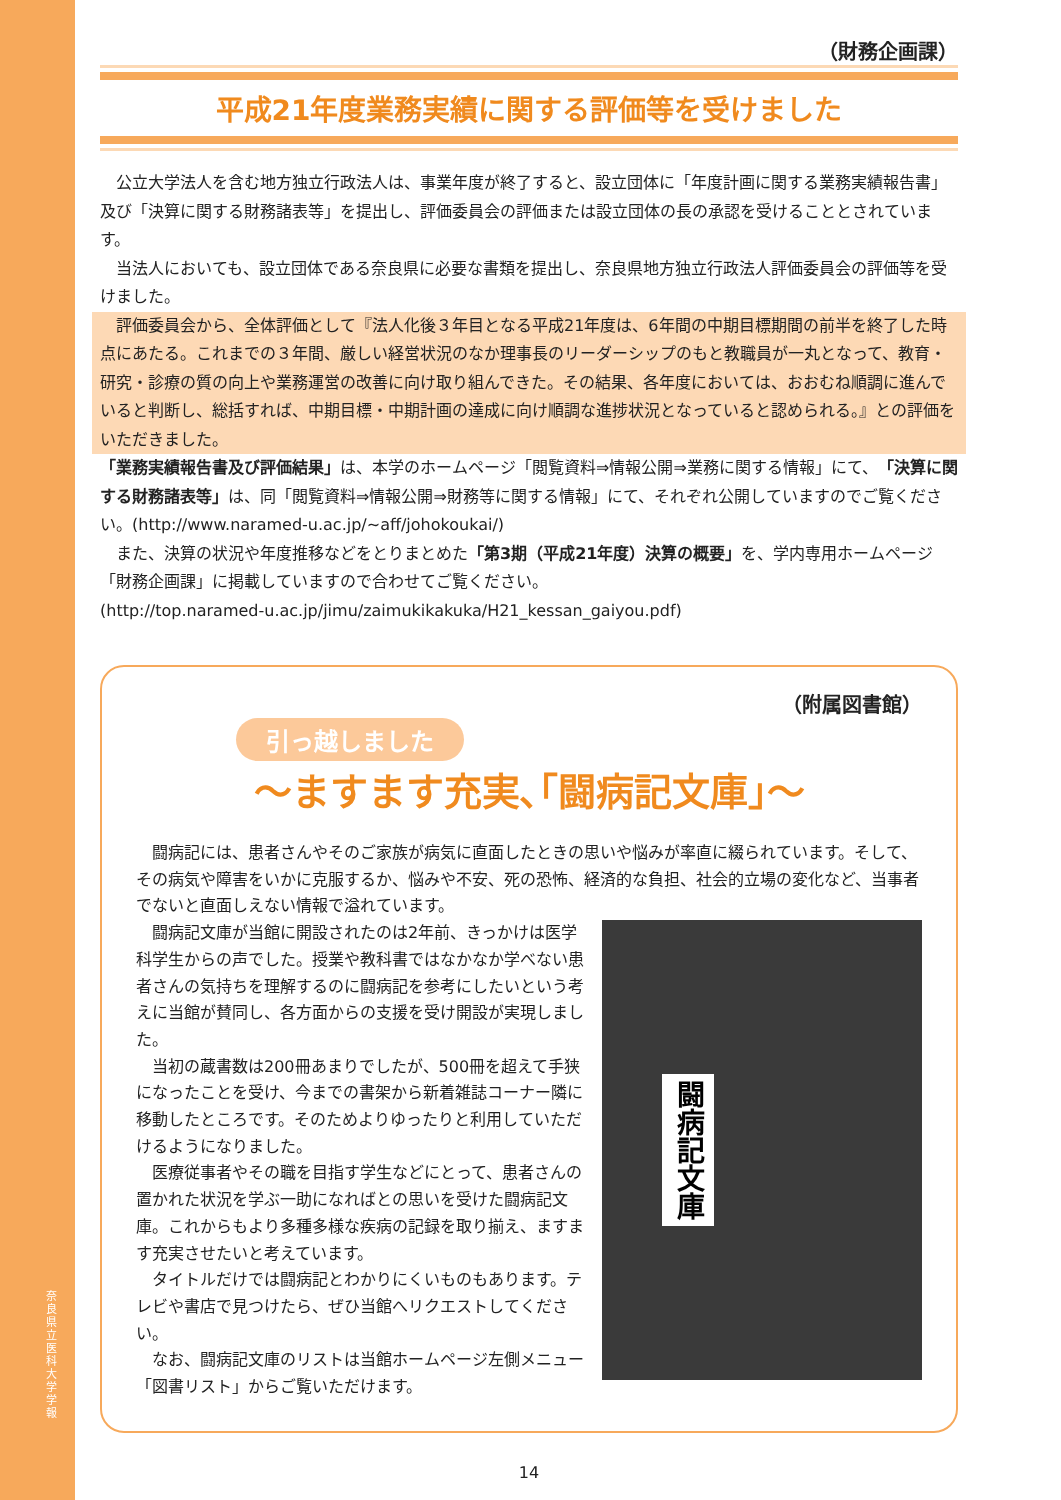奈良県立医科大学 学報
（財務企画課）
平成21年度業務実績に関する評価等を受けました
公立大学法人を含む地方独立行政法人は、事業年度が終了すると、設立団体に「年度計画に関する業務実績報告書」及び「決算に関する財務諸表等」を提出し、評価委員会の評価または設立団体の長の承認を受けることとされています。
当法人においても、設立団体である奈良県に必要な書類を提出し、奈良県地方独立行政法人評価委員会の評価等を受けました。
評価委員会から、全体評価として『法人化後３年目となる平成21年度は、6年間の中期目標期間の前半を終了した時点にあたる。これまでの３年間、厳しい経営状況のなか理事長のリーダーシップのもと教職員が一丸となって、教育・研究・診療の質の向上や業務運営の改善に向け取り組んできた。その結果、各年度においては、おおむね順調に進んでいると判断し、総括すれば、中期目標・中期計画の達成に向け順調な進捗状況となっていると認められる。』との評価をいただきました。
「業務実績報告書及び評価結果」は、本学のホームページ「閲覧資料⇒情報公開⇒業務に関する情報」にて、「決算に関する財務諸表等」は、同「閲覧資料⇒情報公開⇒財務等に関する情報」にて、それぞれ公開していますのでご覧ください。(http://www.naramed-u.ac.jp/~aff/johokoukai/)
また、決算の状況や年度推移などをとりまとめた「第3期（平成21年度）決算の概要」を、学内専用ホームページ「財務企画課」に掲載していますので合わせてご覧ください。
(http://top.naramed-u.ac.jp/jimu/zaimukikakuka/H21_kessan_gaiyou.pdf)
（附属図書館）
引っ越しました
〜ますます充実､｢闘病記文庫｣〜
闘病記には、患者さんやそのご家族が病気に直面したときの思いや悩みが率直に綴られています。そして、その病気や障害をいかに克服するか、悩みや不安、死の恐怖、経済的な負担、社会的立場の変化など、当事者でないと直面しえない情報で溢れています。
闘病記文庫が当館に開設されたのは2年前、きっかけは医学科学生からの声でした。授業や教科書ではなかなか学べない患者さんの気持ちを理解するのに闘病記を参考にしたいという考えに当館が賛同し、各方面からの支援を受け開設が実現しました。
当初の蔵書数は200冊あまりでしたが、500冊を超えて手狭になったことを受け、今までの書架から新着雑誌コーナー隣に移動したところです。そのためよりゆったりと利用していただけるようになりました。
医療従事者やその職を目指す学生などにとって、患者さんの置かれた状況を学ぶ一助になればとの思いを受けた闘病記文庫。これからもより多種多様な疾病の記録を取り揃え、ますます充実させたいと考えています。
タイトルだけでは闘病記とわかりにくいものもあります。テレビや書店で見つけたら、ぜひ当館へリクエストしてください。
なお、闘病記文庫のリストは当館ホームページ左側メニュー「図書リスト」からご覧いただけます。
闘病記文庫
14